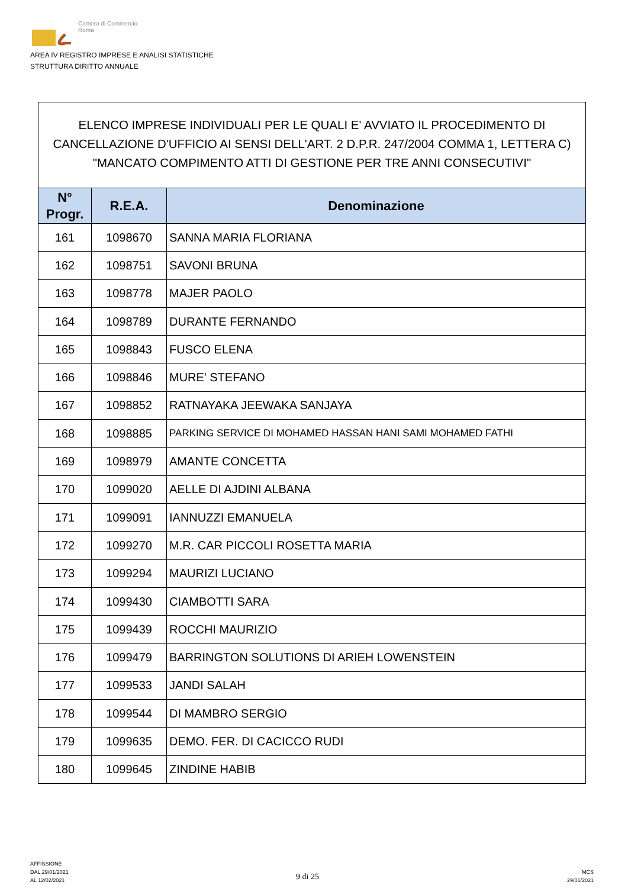Camera di Commercio
Roma
AREA IV REGISTRO IMPRESE E ANALISI STATISTICHE
STRUTTURA DIRITTO ANNUALE
ELENCO IMPRESE INDIVIDUALI PER LE QUALI E' AVVIATO IL PROCEDIMENTO DI CANCELLAZIONE D'UFFICIO AI SENSI DELL'ART. 2 D.P.R. 247/2004 COMMA 1, LETTERA C) "MANCATO COMPIMENTO ATTI DI GESTIONE PER TRE ANNI CONSECUTIVI"
| N° Progr. | R.E.A. | Denominazione |
| --- | --- | --- |
| 161 | 1098670 | SANNA MARIA FLORIANA |
| 162 | 1098751 | SAVONI BRUNA |
| 163 | 1098778 | MAJER PAOLO |
| 164 | 1098789 | DURANTE FERNANDO |
| 165 | 1098843 | FUSCO ELENA |
| 166 | 1098846 | MURE' STEFANO |
| 167 | 1098852 | RATNAYAKA JEEWAKA SANJAYA |
| 168 | 1098885 | PARKING SERVICE DI MOHAMED HASSAN HANI SAMI MOHAMED FATHI |
| 169 | 1098979 | AMANTE CONCETTA |
| 170 | 1099020 | AELLE DI AJDINI ALBANA |
| 171 | 1099091 | IANNUZZI EMANUELA |
| 172 | 1099270 | M.R. CAR PICCOLI ROSETTA MARIA |
| 173 | 1099294 | MAURIZI LUCIANO |
| 174 | 1099430 | CIAMBOTTI SARA |
| 175 | 1099439 | ROCCHI MAURIZIO |
| 176 | 1099479 | BARRINGTON SOLUTIONS DI ARIEH LOWENSTEIN |
| 177 | 1099533 | JANDI SALAH |
| 178 | 1099544 | DI MAMBRO SERGIO |
| 179 | 1099635 | DEMO. FER. DI CACICCO RUDI |
| 180 | 1099645 | ZINDINE HABIB |
AFFISSIONE
DAL 29/01/2021
AL 12/02/2021
9 di 25
MCS
29/01/2021